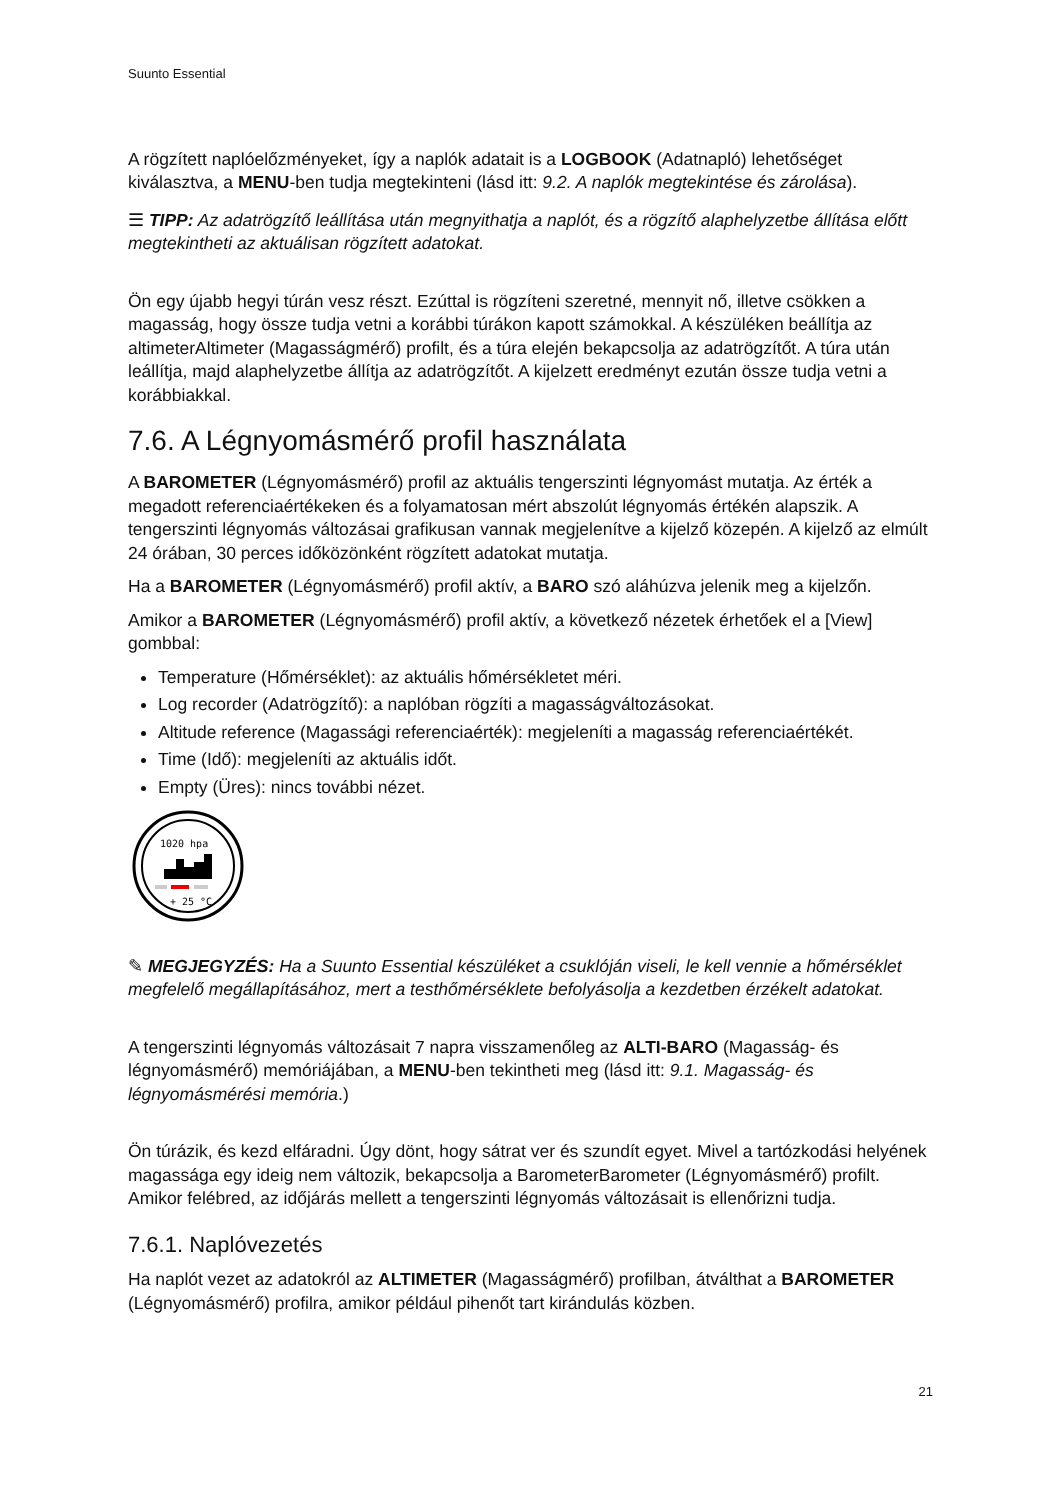Suunto Essential
A rögzített naplóelőzményeket, így a naplók adatait is a LOGBOOK (Adatnapló) lehetőséget kiválasztva, a MENU-ben tudja megtekinteni (lásd itt: 9.2. A naplók megtekintése és zárolása).
☰ TIPP: Az adatrögzítő leállítása után megnyithatja a naplót, és a rögzítő alaphelyzetbe állítása előtt megtekintheti az aktuálisan rögzített adatokat.
Ön egy újabb hegyi túrán vesz részt. Ezúttal is rögzíteni szeretné, mennyit nő, illetve csökken a magasság, hogy össze tudja vetni a korábbi túrákon kapott számokkal. A készüléken beállítja az altimeterAltimeter (Magasságmérő) profilt, és a túra elején bekapcsolja az adatrögzítőt. A túra után leállítja, majd alaphelyzetbe állítja az adatrögzítőt. A kijelzett eredményt ezután össze tudja vetni a korábbiakkal.
7.6. A Légnyomásmérő profil használata
A BAROMETER (Légnyomásmérő) profil az aktuális tengerszinti légnyomást mutatja. Az érték a megadott referenciaértékeken és a folyamatosan mért abszolút légnyomás értékén alapszik. A tengerszinti légnyomás változásai grafikusan vannak megjelenítve a kijelző közepén. A kijelző az elmúlt 24 órában, 30 perces időközönként rögzített adatokat mutatja.
Ha a BAROMETER (Légnyomásmérő) profil aktív, a BARO szó aláhúzva jelenik meg a kijelzőn.
Amikor a BAROMETER (Légnyomásmérő) profil aktív, a következő nézetek érhetőek el a [View] gombbal:
Temperature (Hőmérséklet): az aktuális hőmérsékletet méri.
Log recorder (Adatrögzítő): a naplóban rögzíti a magasságváltozásokat.
Altitude reference (Magassági referenciaérték): megjeleníti a magasság referenciaértékét.
Time (Idő): megjeleníti az aktuális időt.
Empty (Üres): nincs további nézet.
1020 hpa
+ 25 °C
✎ MEGJEGYZÉS: Ha a Suunto Essential készüléket a csuklóján viseli, le kell vennie a hőmérséklet megfelelő megállapításához, mert a testhőmérséklete befolyásolja a kezdetben érzékelt adatokat.
A tengerszinti légnyomás változásait 7 napra visszamenőleg az ALTI-BARO (Magasság- és légnyomásmérő) memóriájában, a MENU-ben tekintheti meg (lásd itt: 9.1. Magasság- és légnyomásmérési memória.)
Ön túrázik, és kezd elfáradni. Úgy dönt, hogy sátrat ver és szundít egyet. Mivel a tartózkodási helyének magassága egy ideig nem változik, bekapcsolja a BarometerBarometer (Légnyomásmérő) profilt. Amikor felébred, az időjárás mellett a tengerszinti légnyomás változásait is ellenőrizni tudja.
7.6.1. Naplóvezetés
Ha naplót vezet az adatokról az ALTIMETER (Magasságmérő) profilban, átválthat a BAROMETER (Légnyomásmérő) profilra, amikor például pihenőt tart kirándulás közben.
21